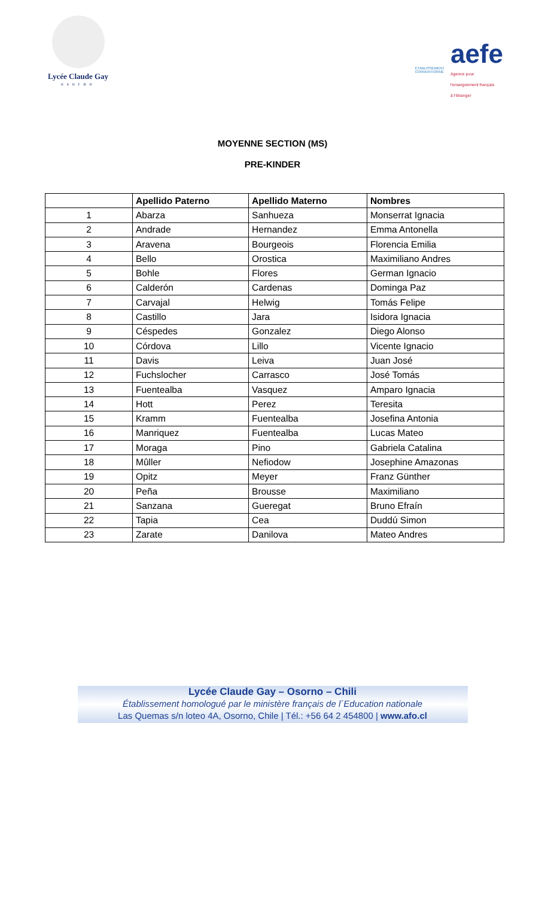Lycée Claude Gay
osorno
ÉTABLISSEMENT
CONVENTIONNÉ
aefe
Agence pour
l'enseignement français
à l'étranger
MOYENNE SECTION (MS)
PRE-KINDER
| | Apellido Paterno | Apellido Materno | Nombres |
| --- | --- | --- | --- |
| 1 | Abarza | Sanhueza | Monserrat Ignacia |
| 2 | Andrade | Hernandez | Emma Antonella |
| 3 | Aravena | Bourgeois | Florencia Emilia |
| 4 | Bello | Orostica | Maximiliano Andres |
| 5 | Bohle | Flores | German Ignacio |
| 6 | Calderón | Cardenas | Dominga Paz |
| 7 | Carvajal | Helwig | Tomás Felipe |
| 8 | Castillo | Jara | Isidora Ignacia |
| 9 | Céspedes | Gonzalez | Diego Alonso |
| 10 | Córdova | Lillo | Vicente Ignacio |
| 11 | Davis | Leiva | Juan José |
| 12 | Fuchslocher | Carrasco | José Tomás |
| 13 | Fuentealba | Vasquez | Amparo Ignacia |
| 14 | Hott | Perez | Teresita |
| 15 | Kramm | Fuentealba | Josefina Antonia |
| 16 | Manriquez | Fuentealba | Lucas Mateo |
| 17 | Moraga | Pino | Gabriela Catalina |
| 18 | Mûller | Nefiodow | Josephine Amazonas |
| 19 | Opitz | Meyer | Franz Günther |
| 20 | Peña | Brousse | Maximiliano |
| 21 | Sanzana | Gueregat | Bruno Efraín |
| 22 | Tapia | Cea | Duddú Simon |
| 23 | Zarate | Danilova | Mateo Andres |
Lycée Claude Gay – Osorno – Chili
Établissement homologué par le ministère français de l´Education nationale
Las Quemas s/n loteo 4A, Osorno, Chile | Tél.: +56 64 2 454800 | www.afo.cl